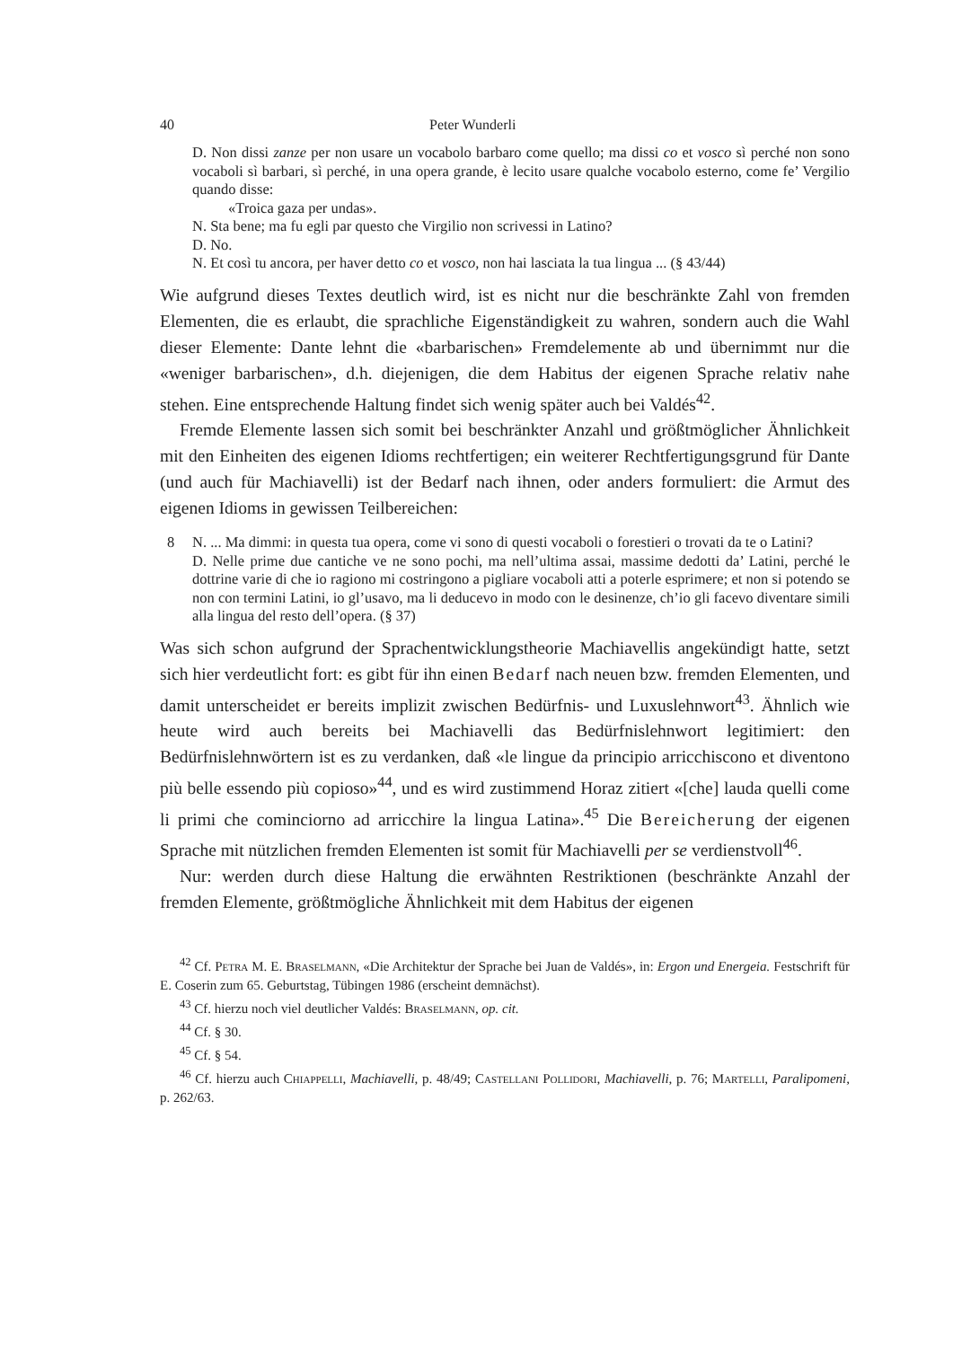40 Peter Wunderli
D. Non dissi zanze per non usare un vocabolo barbaro come quello; ma dissi co et vosco sì perché non sono vocaboli sì barbari, sì perché, in una opera grande, è lecito usare qualche vocabolo esterno, come fe’ Vergilio quando disse:
«Troica gaza per undas».
N. Sta bene; ma fu egli par questo che Virgilio non scrivessi in Latino?
D. No.
N. Et così tu ancora, per haver detto co et vosco, non hai lasciata la tua lingua ... (§ 43/44)
Wie aufgrund dieses Textes deutlich wird, ist es nicht nur die beschränkte Zahl von fremden Elementen, die es erlaubt, die sprachliche Eigenständigkeit zu wahren, sondern auch die Wahl dieser Elemente: Dante lehnt die «barbarischen» Fremdelemente ab und übernimmt nur die «weniger barbarischen», d.h. diejenigen, die dem Habitus der eigenen Sprache relativ nahe stehen. Eine entsprechende Haltung findet sich wenig später auch bei Valdés<sup>42</sup>.
Fremde Elemente lassen sich somit bei beschränkter Anzahl und größtmöglicher Ähnlichkeit mit den Einheiten des eigenen Idioms rechtfertigen; ein weiterer Rechtfertigungsgrund für Dante (und auch für Machiavelli) ist der Bedarf nach ihnen, oder anders formuliert: die Armut des eigenen Idioms in gewissen Teilbereichen:
8 N. ... Ma dimmi: in questa tua opera, come vi sono di questi vocaboli o forestieri o trovati da te o Latini?
D. Nelle prime due cantiche ve ne sono pochi, ma nell’ultima assai, massime dedotti da’ Latini, perché le dottrine varie di che io ragiono mi costringono a pigliare vocaboli atti a poterle esprimere; et non si potendo se non con termini Latini, io gl’usavo, ma li deducevo in modo con le desinenze, ch’io gli facevo diventare simili alla lingua del resto dell’opera. (§ 37)
Was sich schon aufgrund der Sprachentwicklungstheorie Machiavellis angekündigt hatte, setzt sich hier verdeutlicht fort: es gibt für ihn einen Bedarf nach neuen bzw. fremden Elementen, und damit unterscheidet er bereits implizit zwischen Bedürfnis- und Luxuslehnwort<sup>43</sup>. Ähnlich wie heute wird auch bereits bei Machiavelli das Bedürfnislehnwort legitimiert: den Bedürfnislehnwörtern ist es zu verdanken, daß «le lingue da principio arricchiscono et diventono più belle essendo più copioso»<sup>44</sup>, und es wird zustimmend Horaz zitiert «[che] lauda quelli come li primi che cominciorno ad arricchire la lingua Latina».<sup>45</sup> Die Bereicherung der eigenen Sprache mit nützlichen fremden Elementen ist somit für Machiavelli per se verdienstvoll<sup>46</sup>.
Nur: werden durch diese Haltung die erwähnten Restriktionen (beschränkte Anzahl der fremden Elemente, größtmögliche Ähnlichkeit mit dem Habitus der eigenen
<sup>42</sup> Cf. Petra M. E. Braselmann, «Die Architektur der Sprache bei Juan de Valdés», in: Ergon und Energeia. Festschrift für E. Coserin zum 65. Geburtstag, Tübingen 1986 (erscheint demnächst).
<sup>43</sup> Cf. hierzu noch viel deutlicher Valdés: Braselmann, op. cit.
<sup>44</sup> Cf. § 30.
<sup>45</sup> Cf. § 54.
<sup>46</sup> Cf. hierzu auch Chiappelli, Machiavelli, p. 48/49; Castellani Pollidori, Machiavelli, p. 76; Martelli, Paralipomeni, p. 262/63.